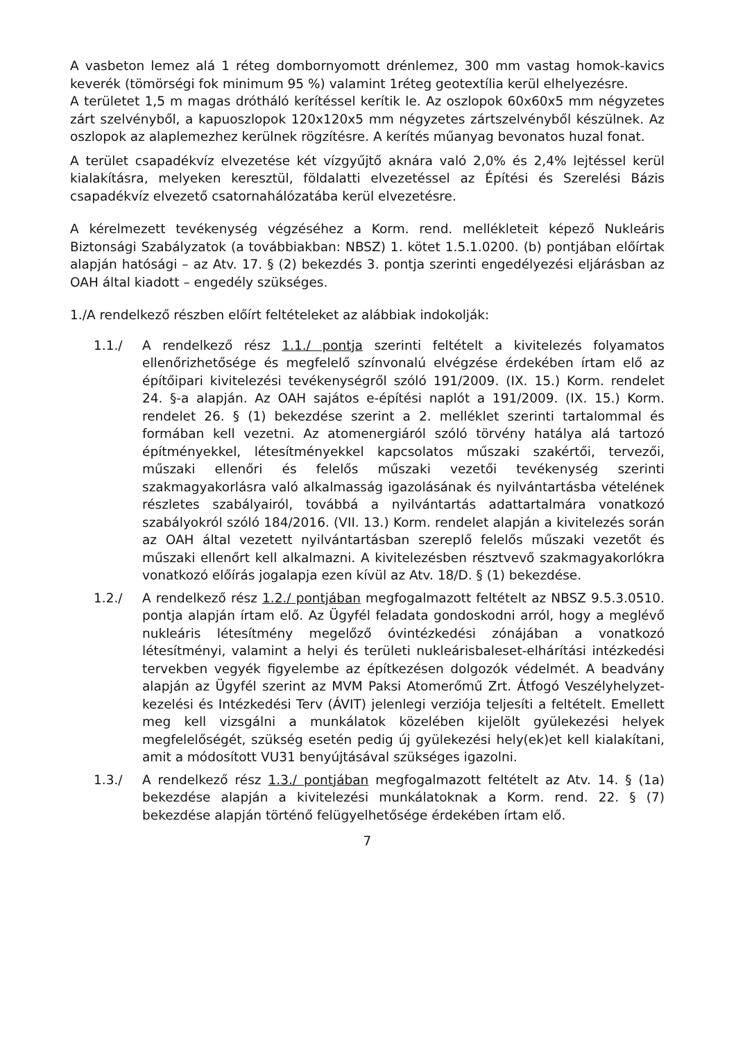A vasbeton lemez alá 1 réteg dombornyomott drénlemez, 300 mm vastag homok-kavics keverék (tömörségi fok minimum 95 %) valamint 1réteg geotextília kerül elhelyezésre.
A területet 1,5 m magas drótháló kerítéssel kerítik le. Az oszlopok 60x60x5 mm négyzetes zárt szelvényből, a kapuoszlopok 120x120x5 mm négyzetes zártszelvényből készülnek. Az oszlopok az alaplemezhez kerülnek rögzítésre. A kerítés műanyag bevonatos huzal fonat.
A terület csapadékvíz elvezetése két vízgyűjtő aknára való 2,0% és 2,4% lejtéssel kerül kialakításra, melyeken keresztül, földalatti elvezetéssel az Építési és Szerelési Bázis csapadékvíz elvezető csatornahálózatába kerül elvezetésre.
A kérelmezett tevékenység végzéséhez a Korm. rend. mellékleteit képező Nukleáris Biztonsági Szabályzatok (a továbbiakban: NBSZ) 1. kötet 1.5.1.0200. (b) pontjában előírtak alapján hatósági – az Atv. 17. § (2) bekezdés 3. pontja szerinti engedélyezési eljárásban az OAH által kiadott – engedély szükséges.
1./A rendelkező részben előírt feltételeket az alábbiak indokolják:
1.1./ A rendelkező rész 1.1./ pontja szerinti feltételt a kivitelezés folyamatos ellenőrizhetősége és megfelelő színvonalú elvégzése érdekében írtam elő az építőipari kivitelezési tevékenységről szóló 191/2009. (IX. 15.) Korm. rendelet 24. §-a alapján. Az OAH sajátos e-építési naplót a 191/2009. (IX. 15.) Korm. rendelet 26. § (1) bekezdése szerint a 2. melléklet szerinti tartalommal és formában kell vezetni. Az atomenergiáról szóló törvény hatálya alá tartozó építményekkel, létesítményekkel kapcsolatos műszaki szakértői, tervezői, műszaki ellenőri és felelős műszaki vezetői tevékenység szerinti szakmagyakorlásra való alkalmasság igazolásának és nyilvántartásba vételének részletes szabályairól, továbbá a nyilvántartás adattartalmára vonatkozó szabályokról szóló 184/2016. (VII. 13.) Korm. rendelet alapján a kivitelezés során az OAH által vezetett nyilvántartásban szereplő felelős műszaki vezetőt és műszaki ellenőrt kell alkalmazni. A kivitelezésben résztvevő szakmagyakorlókra vonatkozó előírás jogalapja ezen kívül az Atv. 18/D. § (1) bekezdése.
1.2./ A rendelkező rész 1.2./ pontjában megfogalmazott feltételt az NBSZ 9.5.3.0510. pontja alapján írtam elő. Az Ügyfél feladata gondoskodni arról, hogy a meglévő nukleáris létesítmény megelőző óvintézkedési zónájában a vonatkozó létesítményi, valamint a helyi és területi nukleárisbaleset-elhárítási intézkedési tervekben vegyék figyelembe az építkezésen dolgozók védelmét. A beadvány alapján az Ügyfél szerint az MVM Paksi Atomerőmű Zrt. Átfogó Veszélyhelyzet-kezelési és Intézkedési Terv (ÁVIT) jelenlegi verziója teljesíti a feltételt. Emellett meg kell vizsgálni a munkálatok közelében kijelölt gyülekezési helyek megfelelőségét, szükség esetén pedig új gyülekezési hely(ek)et kell kialakítani, amit a módosított VU31 benyújtásával szükséges igazolni.
1.3./ A rendelkező rész 1.3./ pontjában megfogalmazott feltételt az Atv. 14. § (1a) bekezdése alapján a kivitelezési munkálatoknak a Korm. rend. 22. § (7) bekezdése alapján történő felügyelhetősége érdekében írtam elő.
7